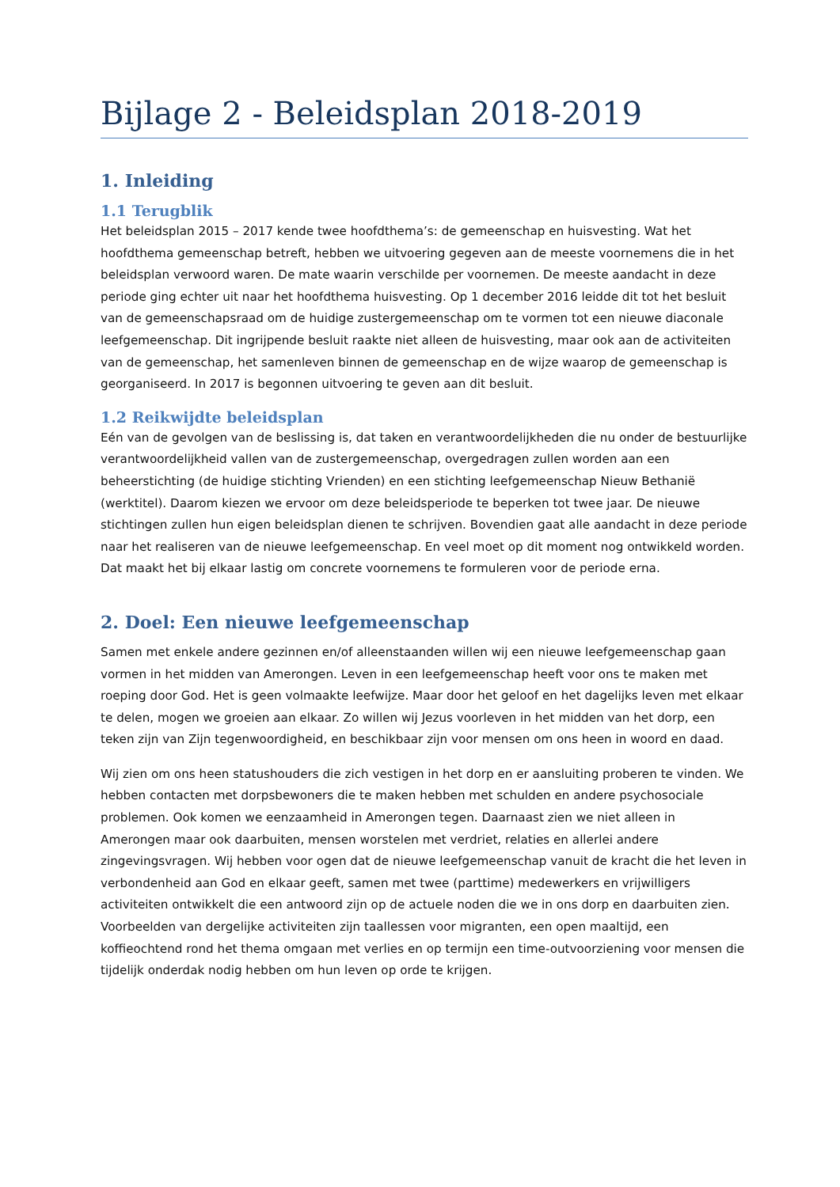Bijlage 2 - Beleidsplan 2018-2019
1. Inleiding
1.1 Terugblik
Het beleidsplan 2015 – 2017 kende twee hoofdthema’s: de gemeenschap en huisvesting. Wat het hoofdthema gemeenschap betreft, hebben we uitvoering gegeven aan de meeste voornemens die in het beleidsplan verwoord waren. De mate waarin verschilde per voornemen. De meeste aandacht in deze periode ging echter uit naar het hoofdthema huisvesting. Op 1 december 2016 leidde dit tot het besluit van de gemeenschapsraad om de huidige zustergemeenschap om te vormen tot een nieuwe diaconale leefgemeenschap. Dit ingrijpende besluit raakte niet alleen de huisvesting, maar ook aan de activiteiten van de gemeenschap, het samenleven binnen de gemeenschap en de wijze waarop de gemeenschap is georganiseerd. In 2017 is begonnen uitvoering te geven aan dit besluit.
1.2 Reikwijdte beleidsplan
Eén van de gevolgen van de beslissing is, dat taken en verantwoordelijkheden die nu onder de bestuurlijke verantwoordelijkheid vallen van de zustergemeenschap, overgedragen zullen worden aan een beheerstichting (de huidige stichting Vrienden) en een stichting leefgemeenschap Nieuw Bethanië (werktitel). Daarom kiezen we ervoor om deze beleidsperiode te beperken tot twee jaar. De nieuwe stichtingen zullen hun eigen beleidsplan dienen te schrijven. Bovendien gaat alle aandacht in deze periode naar het realiseren van de nieuwe leefgemeenschap. En veel moet op dit moment nog ontwikkeld worden. Dat maakt het bij elkaar lastig om concrete voornemens te formuleren voor de periode erna.
2. Doel: Een nieuwe leefgemeenschap
Samen met enkele andere gezinnen en/of alleenstaanden willen wij een nieuwe leefgemeenschap gaan vormen in het midden van Amerongen. Leven in een leefgemeenschap heeft voor ons te maken met roeping door God. Het is geen volmaakte leefwijze. Maar door het geloof en het dagelijks leven met elkaar te delen, mogen we groeien aan elkaar. Zo willen wij Jezus voorleven in het midden van het dorp, een teken zijn van Zijn tegenwoordigheid, en beschikbaar zijn voor mensen om ons heen in woord en daad.
Wij zien om ons heen statushouders die zich vestigen in het dorp en er aansluiting proberen te vinden. We hebben contacten met dorpsbewoners die te maken hebben met schulden en andere psychosociale problemen. Ook komen we eenzaamheid in Amerongen tegen. Daarnaast zien we niet alleen in Amerongen maar ook daarbuiten, mensen worstelen met verdriet, relaties en allerlei andere zingevingsvragen. Wij hebben voor ogen dat de nieuwe leefgemeenschap vanuit de kracht die het leven in verbondenheid aan God en elkaar geeft, samen met twee (parttime) medewerkers en vrijwilligers activiteiten ontwikkelt die een antwoord zijn op de actuele noden die we in ons dorp en daarbuiten zien. Voorbeelden van dergelijke activiteiten zijn taallessen voor migranten, een open maaltijd, een koffieochtend rond het thema omgaan met verlies en op termijn een time-outvoorziening voor mensen die tijdelijk onderdak nodig hebben om hun leven op orde te krijgen.